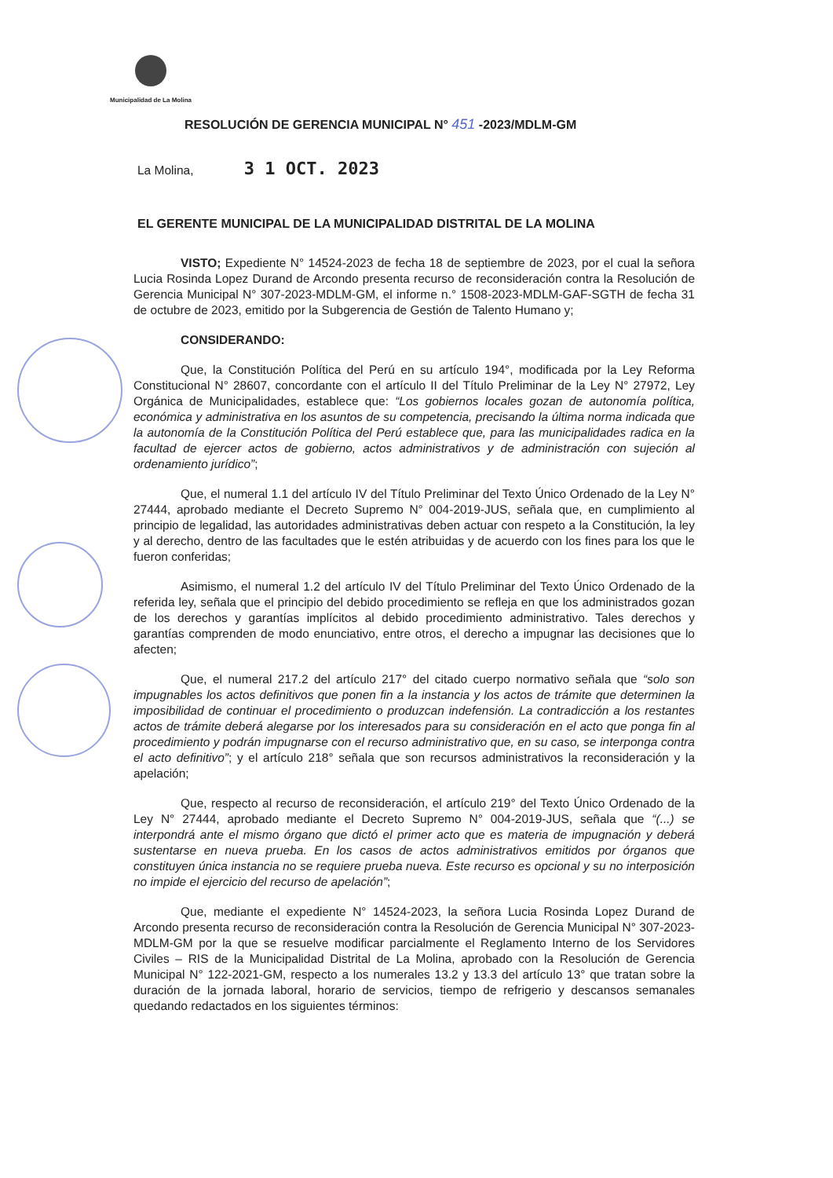Municipalidad de La Molina
RESOLUCIÓN DE GERENCIA MUNICIPAL N° 451 -2023/MDLM-GM
La Molina, 3 1 OCT. 2023
EL GERENTE MUNICIPAL DE LA MUNICIPALIDAD DISTRITAL DE LA MOLINA
VISTO; Expediente N° 14524-2023 de fecha 18 de septiembre de 2023, por el cual la señora Lucia Rosinda Lopez Durand de Arcondo presenta recurso de reconsideración contra la Resolución de Gerencia Municipal N° 307-2023-MDLM-GM, el informe n.° 1508-2023-MDLM-GAF-SGTH de fecha 31 de octubre de 2023, emitido por la Subgerencia de Gestión de Talento Humano y;
CONSIDERANDO:
Que, la Constitución Política del Perú en su artículo 194°, modificada por la Ley Reforma Constitucional N° 28607, concordante con el artículo II del Título Preliminar de la Ley N° 27972, Ley Orgánica de Municipalidades, establece que: “Los gobiernos locales gozan de autonomía política, económica y administrativa en los asuntos de su competencia, precisando la última norma indicada que la autonomía de la Constitución Política del Perú establece que, para las municipalidades radica en la facultad de ejercer actos de gobierno, actos administrativos y de administración con sujeción al ordenamiento jurídico”;
Que, el numeral 1.1 del artículo IV del Título Preliminar del Texto Único Ordenado de la Ley N° 27444, aprobado mediante el Decreto Supremo N° 004-2019-JUS, señala que, en cumplimiento al principio de legalidad, las autoridades administrativas deben actuar con respeto a la Constitución, la ley y al derecho, dentro de las facultades que le estén atribuidas y de acuerdo con los fines para los que le fueron conferidas;
Asimismo, el numeral 1.2 del artículo IV del Título Preliminar del Texto Único Ordenado de la referida ley, señala que el principio del debido procedimiento se refleja en que los administrados gozan de los derechos y garantías implícitos al debido procedimiento administrativo. Tales derechos y garantías comprenden de modo enunciativo, entre otros, el derecho a impugnar las decisiones que lo afecten;
Que, el numeral 217.2 del artículo 217° del citado cuerpo normativo señala que “solo son impugnables los actos definitivos que ponen fin a la instancia y los actos de trámite que determinen la imposibilidad de continuar el procedimiento o produzcan indefensión. La contradicción a los restantes actos de trámite deberá alegarse por los interesados para su consideración en el acto que ponga fin al procedimiento y podrán impugnarse con el recurso administrativo que, en su caso, se interponga contra el acto definitivo”; y el artículo 218° señala que son recursos administrativos la reconsideración y la apelación;
Que, respecto al recurso de reconsideración, el artículo 219° del Texto Único Ordenado de la Ley N° 27444, aprobado mediante el Decreto Supremo N° 004-2019-JUS, señala que “(...) se interpondrá ante el mismo órgano que dictó el primer acto que es materia de impugnación y deberá sustentarse en nueva prueba. En los casos de actos administrativos emitidos por órganos que constituyen única instancia no se requiere prueba nueva. Este recurso es opcional y su no interposición no impide el ejercicio del recurso de apelación”;
Que, mediante el expediente N° 14524-2023, la señora Lucia Rosinda Lopez Durand de Arcondo presenta recurso de reconsideración contra la Resolución de Gerencia Municipal N° 307-2023-MDLM-GM por la que se resuelve modificar parcialmente el Reglamento Interno de los Servidores Civiles – RIS de la Municipalidad Distrital de La Molina, aprobado con la Resolución de Gerencia Municipal N° 122-2021-GM, respecto a los numerales 13.2 y 13.3 del artículo 13° que tratan sobre la duración de la jornada laboral, horario de servicios, tiempo de refrigerio y descansos semanales quedando redactados en los siguientes términos: